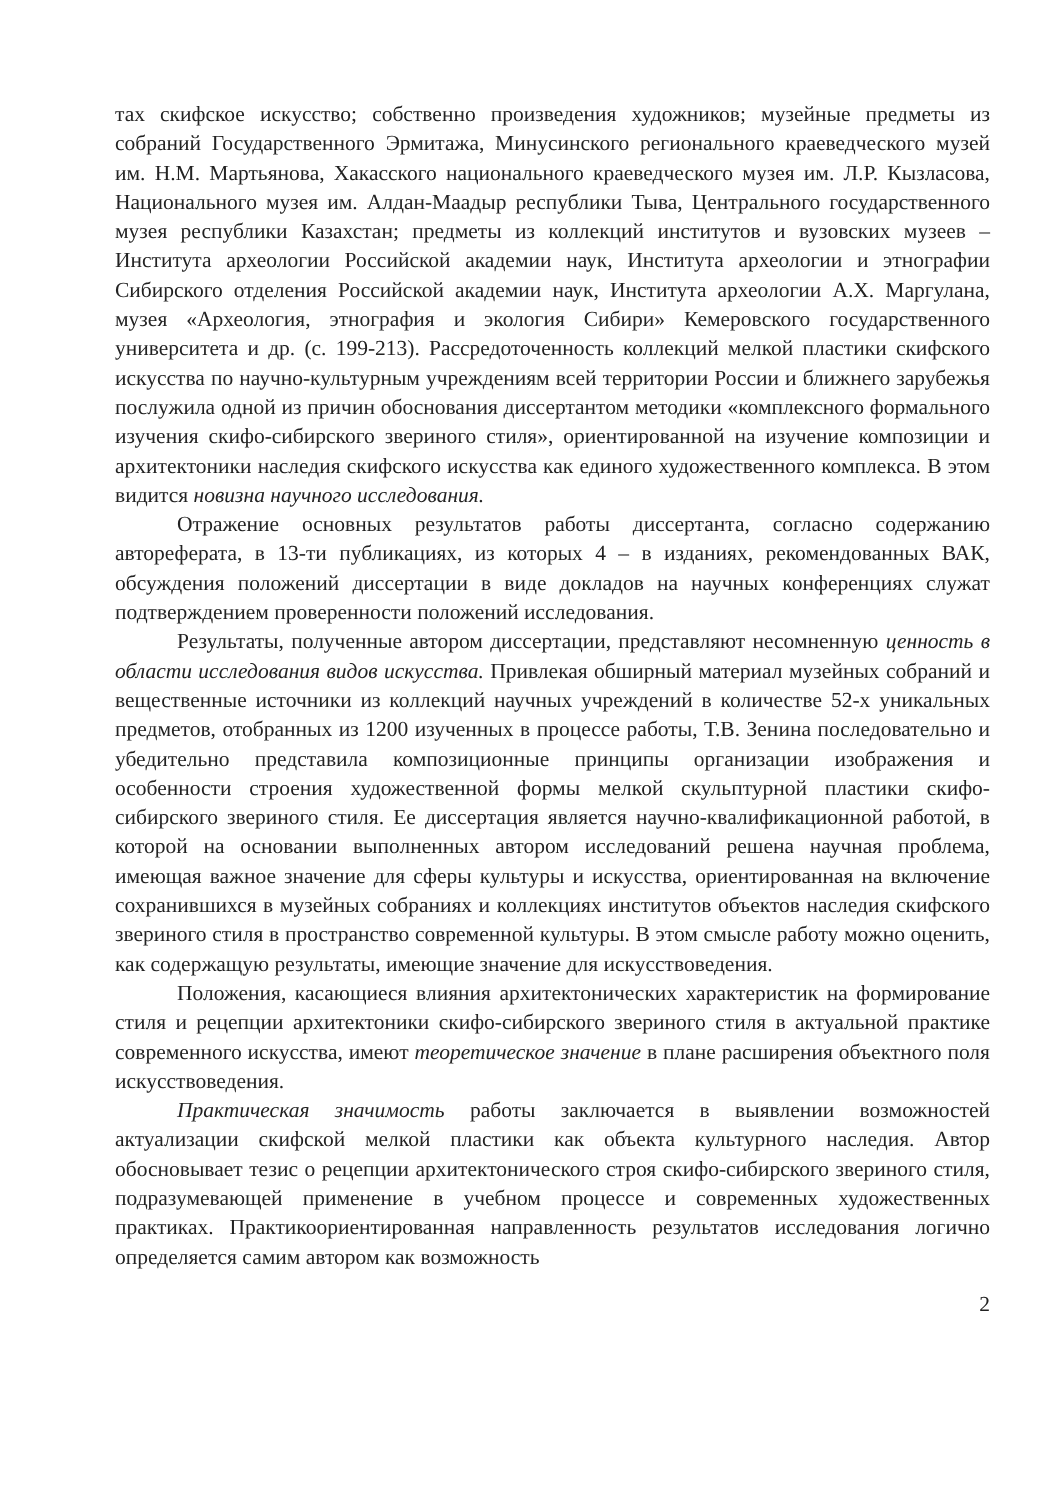тах скифское искусство; собственно произведения художников; музейные предметы из собраний Государственного Эрмитажа, Минусинского регионального краеведческого музей им. Н.М. Мартьянова, Хакасского национального краеведческого музея им. Л.Р. Кызласова, Национального музея им. Алдан-Маадыр республики Тыва, Центрального государственного музея республики Казахстан; предметы из коллекций институтов и вузовских музеев – Института археологии Российской академии наук, Института археологии и этнографии Сибирского отделения Российской академии наук, Института археологии А.Х. Маргулана, музея «Археология, этнография и экология Сибири» Кемеровского государственного университета и др. (с. 199-213). Рассредоточенность коллекций мелкой пластики скифского искусства по научно-культурным учреждениям всей территории России и ближнего зарубежья послужила одной из причин обоснования диссертантом методики «комплексного формального изучения скифо-сибирского звериного стиля», ориентированной на изучение композиции и архитектоники наследия скифского искусства как единого художественного комплекса. В этом видится новизна научного исследования.
Отражение основных результатов работы диссертанта, согласно содержанию автореферата, в 13-ти публикациях, из которых 4 – в изданиях, рекомендованных ВАК, обсуждения положений диссертации в виде докладов на научных конференциях служат подтверждением проверенности положений исследования.
Результаты, полученные автором диссертации, представляют несомненную ценность в области исследования видов искусства. Привлекая обширный материал музейных собраний и вещественные источники из коллекций научных учреждений в количестве 52-х уникальных предметов, отобранных из 1200 изученных в процессе работы, Т.В. Зенина последовательно и убедительно представила композиционные принципы организации изображения и особенности строения художественной формы мелкой скульптурной пластики скифо-сибирского звериного стиля. Ее диссертация является научно-квалификационной работой, в которой на основании выполненных автором исследований решена научная проблема, имеющая важное значение для сферы культуры и искусства, ориентированная на включение сохранившихся в музейных собраниях и коллекциях институтов объектов наследия скифского звериного стиля в пространство современной культуры. В этом смысле работу можно оценить, как содержащую результаты, имеющие значение для искусствоведения.
Положения, касающиеся влияния архитектонических характеристик на формирование стиля и рецепции архитектоники скифо-сибирского звериного стиля в актуальной практике современного искусства, имеют теоретическое значение в плане расширения объектного поля искусствоведения.
Практическая значимость работы заключается в выявлении возможностей актуализации скифской мелкой пластики как объекта культурного наследия. Автор обосновывает тезис о рецепции архитектонического строя скифо-сибирского звериного стиля, подразумевающей применение в учебном процессе и современных художественных практиках. Практикоориентированная направленность результатов исследования логично определяется самим автором как возможность
2